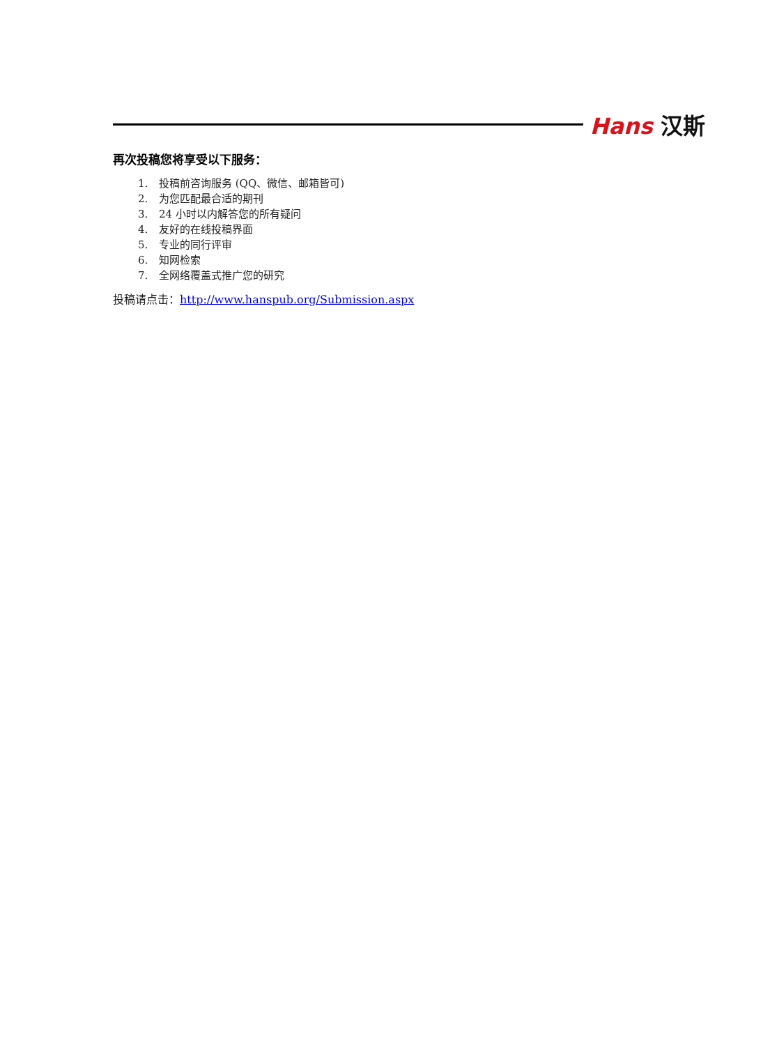Hans 汉斯
再次投稿您将享受以下服务：
1. 投稿前咨询服务 (QQ、微信、邮箱皆可)
2. 为您匹配最合适的期刊
3. 24 小时以内解答您的所有疑问
4. 友好的在线投稿界面
5. 专业的同行评审
6. 知网检索
7. 全网络覆盖式推广您的研究
投稿请点击：http://www.hanspub.org/Submission.aspx